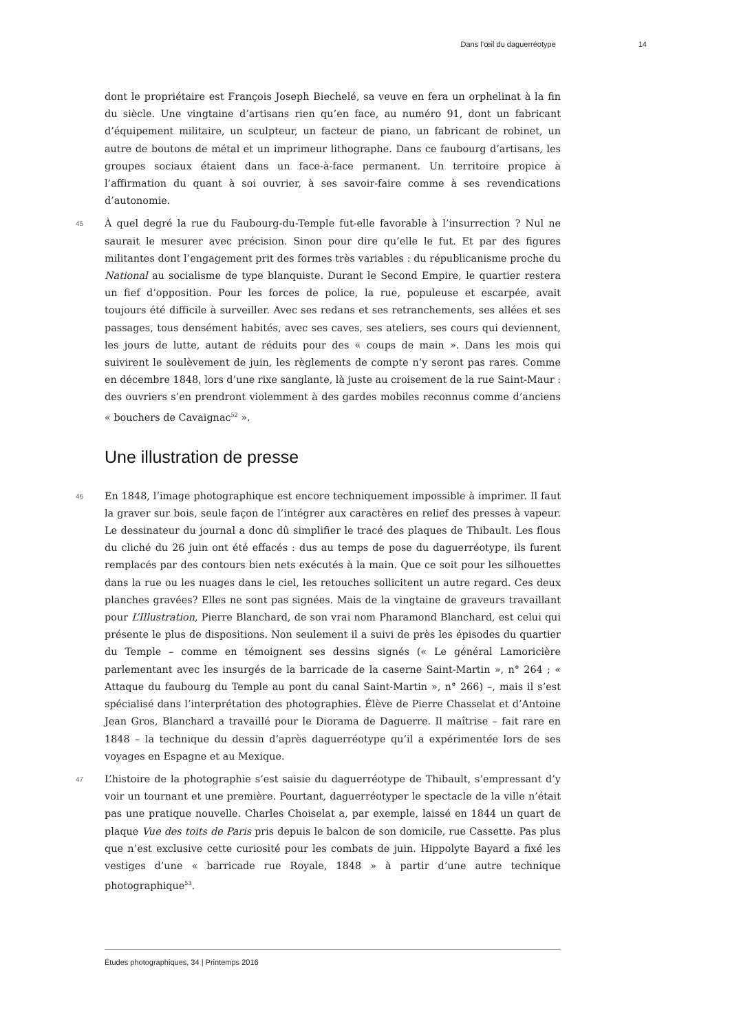Dans l’œil du daguerréotype 14
dont le propriétaire est François Joseph Biechelé, sa veuve en fera un orphelinat à la fin du siècle. Une vingtaine d’artisans rien qu’en face, au numéro 91, dont un fabricant d’équipement militaire, un sculpteur, un facteur de piano, un fabricant de robinet, un autre de boutons de métal et un imprimeur lithographe. Dans ce faubourg d’artisans, les groupes sociaux étaient dans un face-à-face permanent. Un territoire propice à l’affirmation du quant à soi ouvrier, à ses savoir-faire comme à ses revendications d’autonomie.
45 À quel degré la rue du Faubourg-du-Temple fut-elle favorable à l’insurrection ? Nul ne saurait le mesurer avec précision. Sinon pour dire qu’elle le fut. Et par des figures militantes dont l’engagement prit des formes très variables : du républicanisme proche du National au socialisme de type blanquiste. Durant le Second Empire, le quartier restera un fief d’opposition. Pour les forces de police, la rue, populeuse et escarpée, avait toujours été difficile à surveiller. Avec ses redans et ses retranchements, ses allées et ses passages, tous densément habités, avec ses caves, ses ateliers, ses cours qui deviennent, les jours de lutte, autant de réduits pour des « coups de main ». Dans les mois qui suivirent le soulèvement de juin, les règlements de compte n’y seront pas rares. Comme en décembre 1848, lors d’une rixe sanglante, là juste au croisement de la rue Saint-Maur : des ouvriers s’en prendront violemment à des gardes mobiles reconnus comme d’anciens « bouchers de Cavaignac<sup>52</sup> ».
Une illustration de presse
46 En 1848, l’image photographique est encore techniquement impossible à imprimer. Il faut la graver sur bois, seule façon de l’intégrer aux caractères en relief des presses à vapeur. Le dessinateur du journal a donc dû simplifier le tracé des plaques de Thibault. Les flous du cliché du 26 juin ont été effacés : dus au temps de pose du daguerréotype, ils furent remplacés par des contours bien nets exécutés à la main. Que ce soit pour les silhouettes dans la rue ou les nuages dans le ciel, les retouches sollicitent un autre regard. Ces deux planches gravées? Elles ne sont pas signées. Mais de la vingtaine de graveurs travaillant pour L’Illustration, Pierre Blanchard, de son vrai nom Pharamond Blanchard, est celui qui présente le plus de dispositions. Non seulement il a suivi de près les épisodes du quartier du Temple – comme en témoignent ses dessins signés (« Le général Lamoricière parlementant avec les insurgés de la barricade de la caserne Saint-Martin », n° 264 ; « Attaque du faubourg du Temple au pont du canal Saint-Martin », n° 266) –, mais il s’est spécialisé dans l’interprétation des photographies. Élève de Pierre Chasselat et d’Antoine Jean Gros, Blanchard a travaillé pour le Diorama de Daguerre. Il maîtrise – fait rare en 1848 – la technique du dessin d’après daguerréotype qu’il a expérimentée lors de ses voyages en Espagne et au Mexique.
47 L’histoire de la photographie s’est saisie du daguerréotype de Thibault, s’empressant d’y voir un tournant et une première. Pourtant, daguerréotyper le spectacle de la ville n’était pas une pratique nouvelle. Charles Choiselat a, par exemple, laissé en 1844 un quart de plaque Vue des toits de Paris pris depuis le balcon de son domicile, rue Cassette. Pas plus que n’est exclusive cette curiosité pour les combats de juin. Hippolyte Bayard a fixé les vestiges d’une « barricade rue Royale, 1848 » à partir d’une autre technique photographique<sup>53</sup>.
Études photographiques, 34 | Printemps 2016